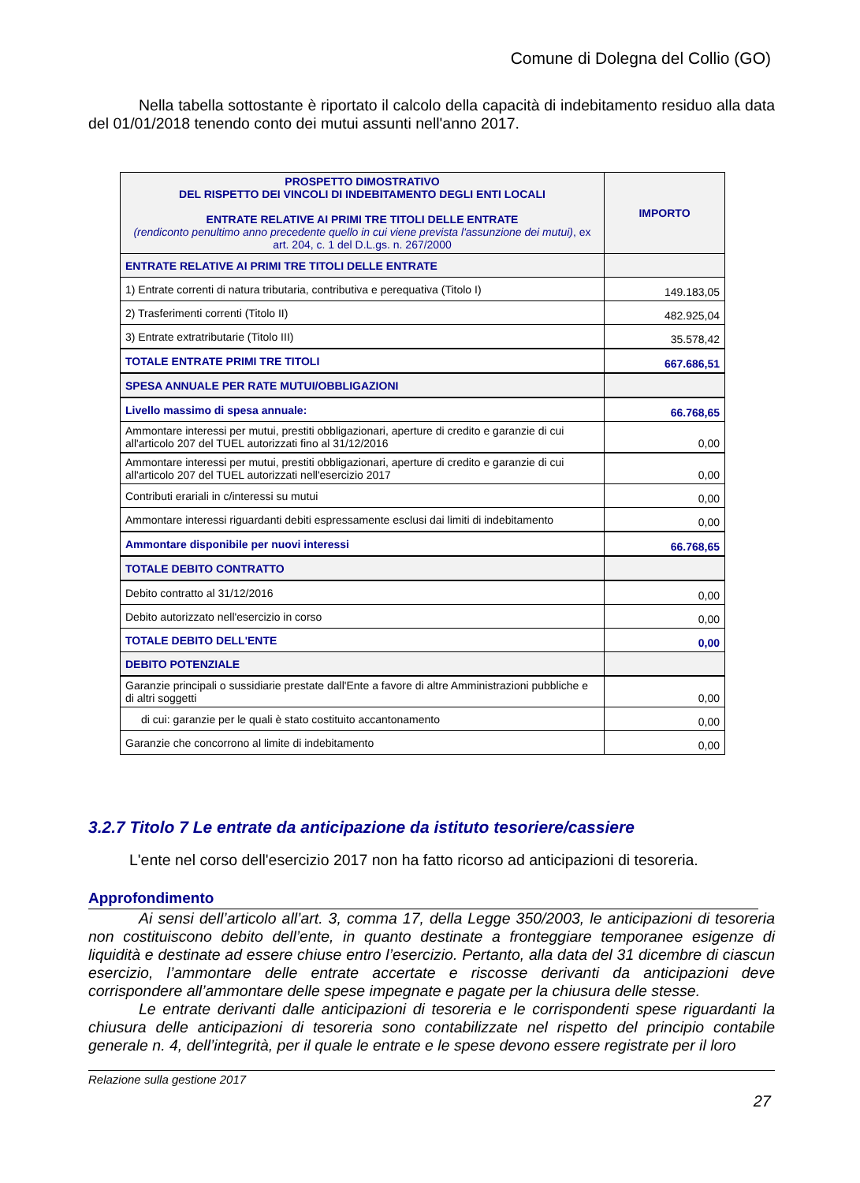Comune di Dolegna del Collio (GO)
Nella tabella sottostante è riportato il calcolo della capacità di indebitamento residuo alla data del 01/01/2018 tenendo conto dei mutui assunti nell'anno 2017.
| PROSPETTO DIMOSTRATIVO DEL RISPETTO DEI VINCOLI DI INDEBITAMENTO DEGLI ENTI LOCALI ENTRATE RELATIVE AI PRIMI TRE TITOLI DELLE ENTRATE (rendiconto penultimo anno precedente quello in cui viene prevista l'assunzione dei mutui) , ex art. 204, c. 1 del D.L.gs. n. 267/2000 | IMPORTO |
| ENTRATE RELATIVE AI PRIMI TRE TITOLI DELLE ENTRATE | |
| 1) Entrate correnti di natura tributaria, contributiva e perequativa (Titolo I) | 149.183,05 |
| 2) Trasferimenti correnti (Titolo II) | 482.925,04 |
| 3) Entrate extratributarie (Titolo III) | 35.578,42 |
| TOTALE ENTRATE PRIMI TRE TITOLI | 667.686,51 |
| SPESA ANNUALE PER RATE MUTUI/OBBLIGAZIONI | |
| Livello massimo di spesa annuale: | 66.768,65 |
| Ammontare interessi per mutui, prestiti obbligazionari, aperture di credito e garanzie di cui all'articolo 207 del TUEL autorizzati fino al 31/12/2016 | 0,00 |
| Ammontare interessi per mutui, prestiti obbligazionari, aperture di credito e garanzie di cui all'articolo 207 del TUEL autorizzati nell'esercizio 2017 | 0,00 |
| Contributi erariali in c/interessi su mutui | 0,00 |
| Ammontare interessi riguardanti debiti espressamente esclusi dai limiti di indebitamento | 0,00 |
| Ammontare disponibile per nuovi interessi | 66.768,65 |
| TOTALE DEBITO CONTRATTO | |
| Debito contratto al 31/12/2016 | 0,00 |
| Debito autorizzato nell'esercizio in corso | 0,00 |
| TOTALE DEBITO DELL'ENTE | 0,00 |
| DEBITO POTENZIALE | |
| Garanzie principali o sussidiarie prestate dall'Ente a favore di altre Amministrazioni pubbliche e di altri soggetti | 0,00 |
| di cui: garanzie per le quali è stato costituito accantonamento | 0,00 |
| Garanzie che concorrono al limite di indebitamento | 0,00 |
3.2.7 Titolo 7 Le entrate da anticipazione da istituto tesoriere/cassiere
L'ente nel corso dell'esercizio 2017 non ha fatto ricorso ad anticipazioni di tesoreria.
Approfondimento
Ai sensi dell’articolo all’art. 3, comma 17, della Legge 350/2003, le anticipazioni di tesoreria non costituiscono debito dell’ente, in quanto destinate a fronteggiare temporanee esigenze di liquidità e destinate ad essere chiuse entro l’esercizio. Pertanto, alla data del 31 dicembre di ciascun esercizio, l’ammontare delle entrate accertate e riscosse derivanti da anticipazioni deve corrispondere all’ammontare delle spese impegnate e pagate per la chiusura delle stesse.
Le entrate derivanti dalle anticipazioni di tesoreria e le corrispondenti spese riguardanti la chiusura delle anticipazioni di tesoreria sono contabilizzate nel rispetto del principio contabile generale n. 4, dell’integrità, per il quale le entrate e le spese devono essere registrate per il loro
Relazione sulla gestione 2017
27